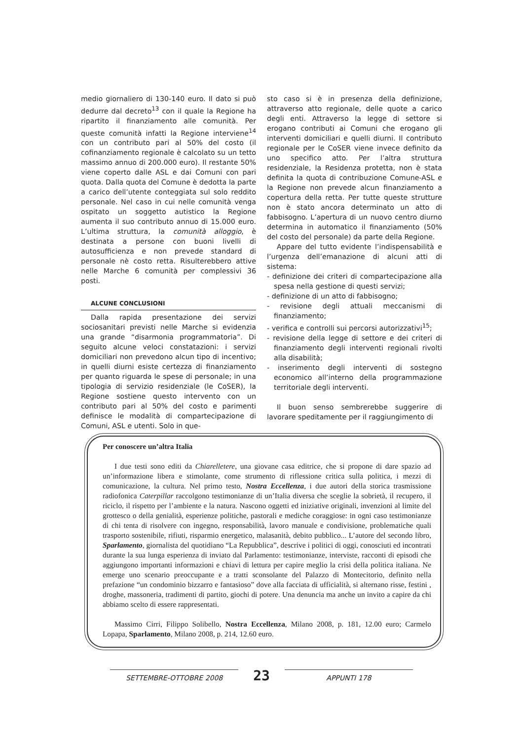medio giornaliero di 130-140 euro. Il dato si può dedurre dal decreto<sup>13</sup> con il quale la Regione ha ripartito il finanziamento alle comunità. Per queste comunità infatti la Regione interviene<sup>14</sup> con un contributo pari al 50% del costo (il cofinanziamento regionale è calcolato su un tetto massimo annuo di 200.000 euro). Il restante 50% viene coperto dalle ASL e dai Comuni con pari quota. Dalla quota del Comune è dedotta la parte a carico dell’utente conteggiata sul solo reddito personale. Nel caso in cui nelle comunità venga ospitato un soggetto autistico la Regione aumenta il suo contributo annuo di 15.000 euro. L’ultima struttura, la comunità alloggio, è destinata a persone con buoni livelli di autosufficienza e non prevede standard di personale nè costo retta. Risulterebbero attive nelle Marche 6 comunità per complessivi 36 posti.
ALCUNE CONCLUSIONI
Dalla rapida presentazione dei servizi sociosanitari previsti nelle Marche si evidenzia una grande “disarmonia programmatoria”. Di seguito alcune veloci constatazioni: i servizi domiciliari non prevedono alcun tipo di incentivo; in quelli diurni esiste certezza di finanziamento per quanto riguarda le spese di personale; in una tipologia di servizio residenziale (le CoSER), la Regione sostiene questo intervento con un contributo pari al 50% del costo e parimenti definisce le modalità di compartecipazione di Comuni, ASL e utenti. Solo in que-
sto caso si è in presenza della definizione, attraverso atto regionale, delle quote a carico degli enti. Attraverso la legge di settore si erogano contributi ai Comuni che erogano gli interventi domiciliari e quelli diurni. Il contributo regionale per le CoSER viene invece definito da uno specifico atto. Per l’altra struttura residenziale, la Residenza protetta, non è stata definita la quota di contribuzione Comune-ASL e la Regione non prevede alcun finanziamento a copertura della retta. Per tutte queste strutture non è stato ancora determinato un atto di fabbisogno. L’apertura di un nuovo centro diurno determina in automatico il finanziamento (50% del costo del personale) da parte della Regione.
Appare del tutto evidente l’indispensabilità e l’urgenza dell’emanazione di alcuni atti di sistema:
- definizione dei criteri di compartecipazione alla spesa nella gestione di questi servizi;
- definizione di un atto di fabbisogno;
- revisione degli attuali meccanismi di finanziamento;
- verifica e controlli sui percorsi autorizzativi<sup>15</sup>;
- revisione della legge di settore e dei criteri di finanziamento degli interventi regionali rivolti alla disabilità;
- inserimento degli interventi di sostegno economico all’interno della programmazione territoriale degli interventi.
Il buon senso sembrerebbe suggerire di lavorare speditamente per il raggiungimento di
Per conoscere un’altra Italia
I due testi sono editi da Chiarelletere, una giovane casa editrice, che si propone di dare spazio ad un’informazione libera e stimolante, come strumento di riflessione critica sulla politica, i mezzi di comunicazione, la cultura. Nel primo testo, Nostra Eccellenza, i due autori della storica trasmissione radiofonica Caterpillar raccolgono testimonianze di un’Italia diversa che sceglie la sobrietà, il recupero, il riciclo, il rispetto per l’ambiente e la natura. Nascono oggetti ed iniziative originali, invenzioni al limite del grottesco o della genialità, esperienze politiche, pastorali e mediche coraggiose: in ogni caso testimonianze di chi tenta di risolvere con ingegno, responsabilità, lavoro manuale e condivisione, problematiche quali trasporto sostenibile, rifiuti, risparmio energetico, malasanità, debito pubblico... L’autore del secondo libro, Sparlamento, giornalista del quotidiano “La Repubblica”, descrive i politici di oggi, conosciuti ed incontrati durante la sua lunga esperienza di inviato dal Parlamento: testimonianze, interviste, racconti di episodi che aggiungono importanti informazioni e chiavi di lettura per capire meglio la crisi della politica italiana. Ne emerge uno scenario preoccupante e a tratti sconsolante del Palazzo di Montecitorio, definito nella prefazione “un condominio bizzarro e fantasioso” dove alla facciata di ufficialità, si alternano risse, festini , droghe, massoneria, tradimenti di partito, giochi di potere. Una denuncia ma anche un invito a capire da chi abbiamo scelto di essere rappresentati.
Massimo Cirri, Filippo Solibello, Nostra Eccellenza, Milano 2008, p. 181, 12.00 euro; Carmelo Lopapa, Sparlamento, Milano 2008, p. 214, 12.60 euro.
SETTEMBRE-OTTOBRE 2008 23 APPUNTI 178